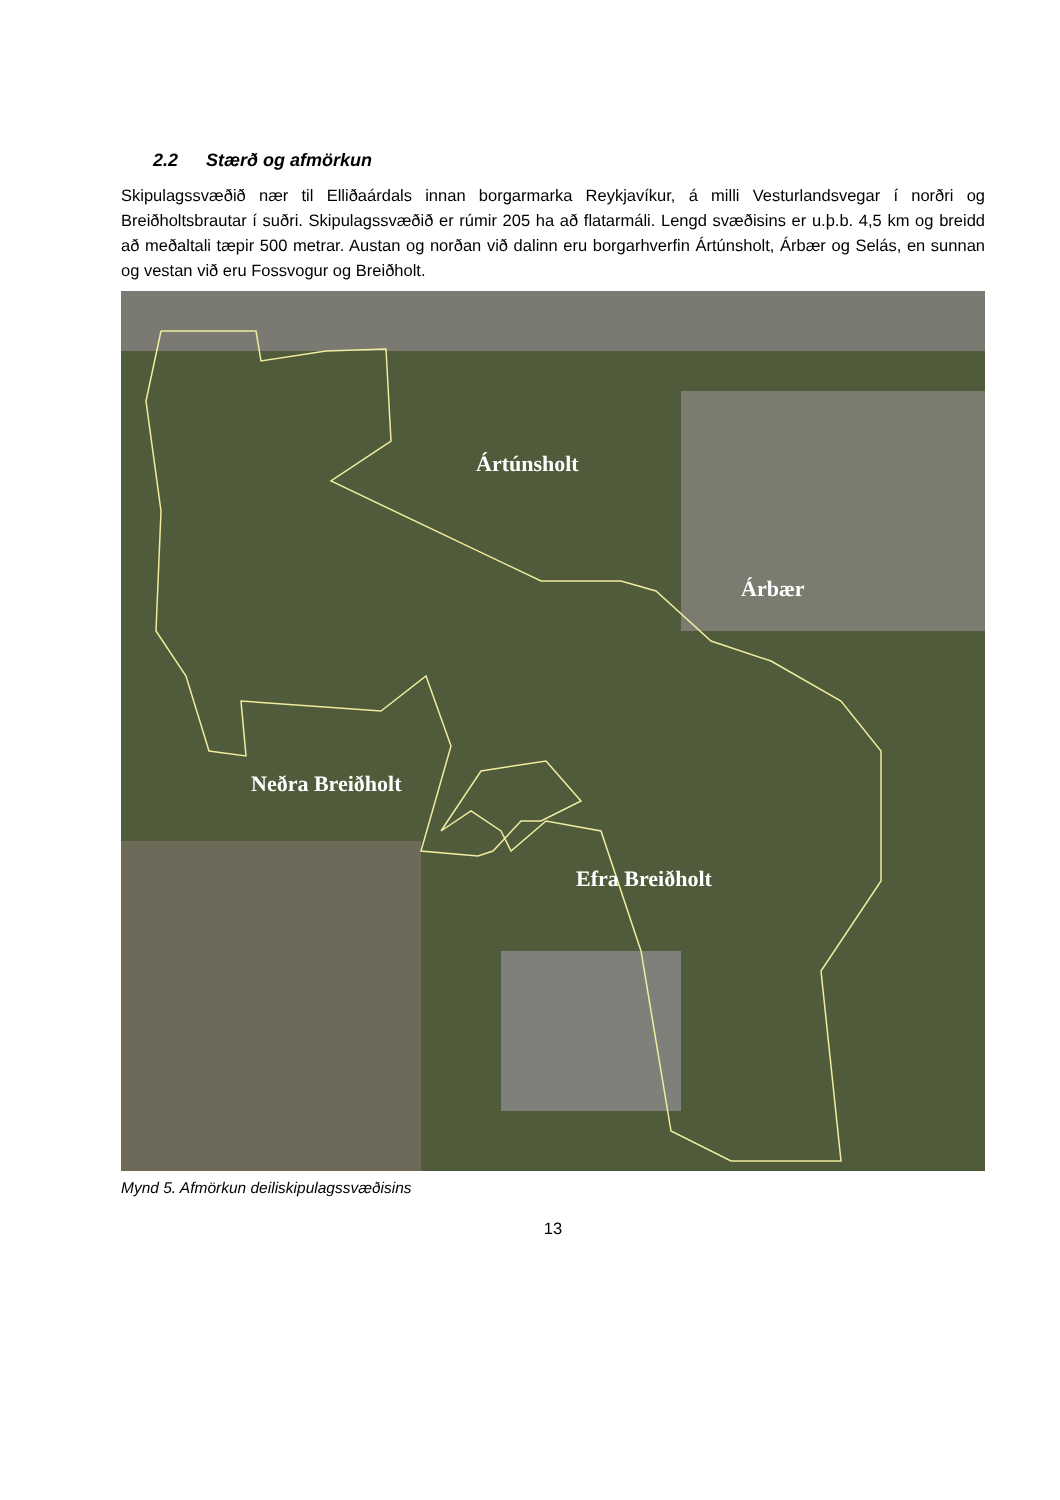2.2 Stærð og afmörkun
Skipulagssvæðið nær til Elliðaárdals innan borgarmarka Reykjavíkur, á milli Vesturlandsvegar í norðri og Breiðholtsbrautar í suðri. Skipulagssvæðið er rúmir 205 ha að flatarmáli. Lengd svæðisins er u.þ.b. 4,5 km og breidd að meðaltali tæpir 500 metrar. Austan og norðan við dalinn eru borgarhverfin Ártúnsholt, Árbær og Selás, en sunnan og vestan við eru Fossvogur og Breiðholt.
Ártúnsholt
Árbær
Neðra Breiðholt
Efra Breiðholt
Mynd 5. Afmörkun deiliskipulagssvæðisins
13